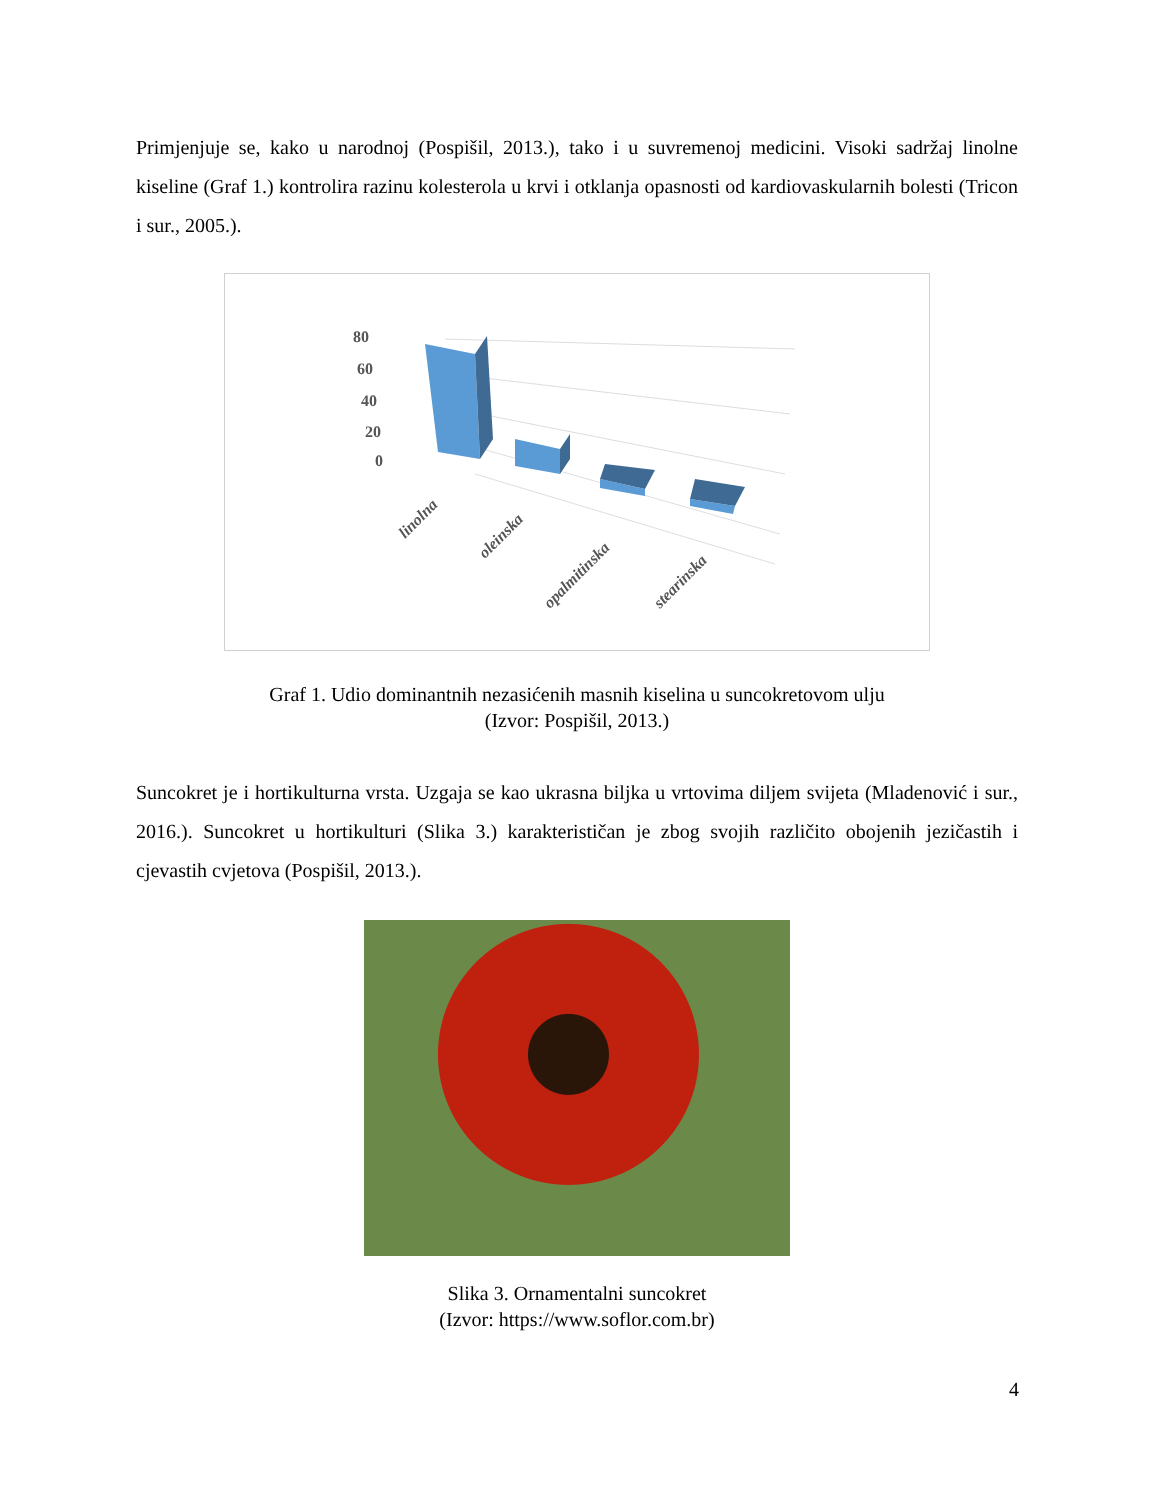Primjenjuje se, kako u narodnoj (Pospišil, 2013.), tako i u suvremenoj medicini. Visoki sadržaj linolne kiseline (Graf 1.) kontrolira razinu kolesterola u krvi i otklanja opasnosti od kardiovaskularnih bolesti (Tricon i sur., 2005.).
80
60
40
20
0
linolna
oleinska
opalmitinska
stearinska
Graf 1. Udio dominantnih nezasićenih masnih kiselina u suncokretovom ulju
(Izvor: Pospišil, 2013.)
Suncokret je i hortikulturna vrsta. Uzgaja se kao ukrasna biljka u vrtovima diljem svijeta (Mladenović i sur., 2016.). Suncokret u hortikulturi (Slika 3.) karakterističan je zbog svojih različito obojenih jezičastih i cjevastih cvjetova (Pospišil, 2013.).
Slika 3. Ornamentalni suncokret
(Izvor: https://www.soflor.com.br)
4